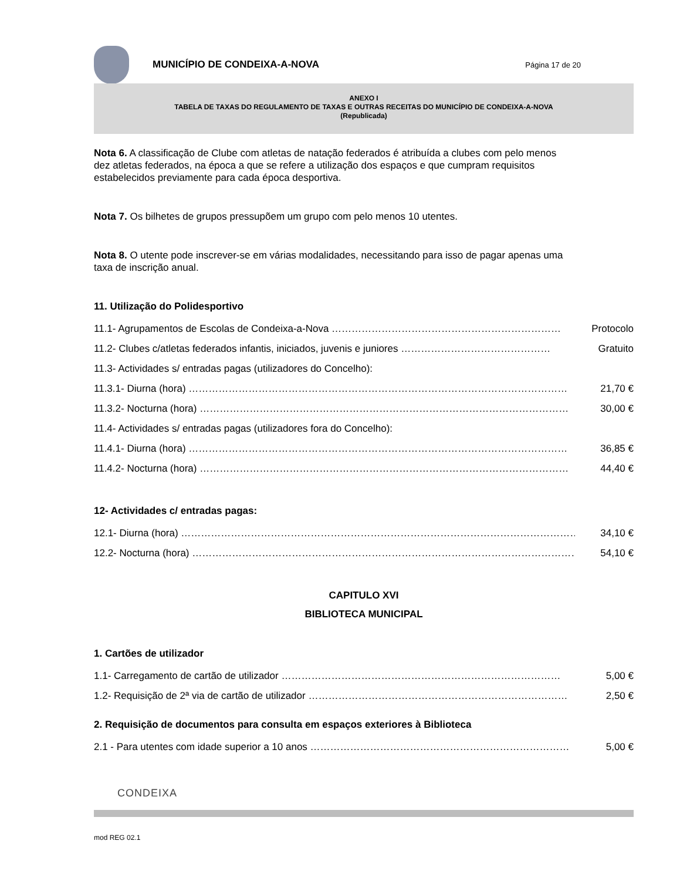MUNICÍPIO DE CONDEIXA-A-NOVA
Página 17 de 20
ANEXO I
TABELA DE TAXAS DO REGULAMENTO DE TAXAS E OUTRAS RECEITAS DO MUNICÍPIO DE CONDEIXA-A-NOVA
(Republicada)
Nota 6. A classificação de Clube com atletas de natação federados é atribuída a clubes com pelo menos dez atletas federados, na época a que se refere a utilização dos espaços e que cumpram requisitos estabelecidos previamente para cada época desportiva.
Nota 7. Os bilhetes de grupos pressupõem um grupo com pelo menos 10 utentes.
Nota 8. O utente pode inscrever-se em várias modalidades, necessitando para isso de pagar apenas uma taxa de inscrição anual.
11. Utilização do Polidesportivo
11.1- Agrupamentos de Escolas de Condeixa-a-Nova …………………………………………………………… Protocolo
11.2- Clubes c/atletas federados infantis, iniciados, juvenis e juniores ……………………………………… Gratuito
11.3- Actividades s/ entradas pagas (utilizadores do Concelho):
11.3.1- Diurna (hora) …………………………………………………………………………………………………… 21,70 €
11.3.2- Nocturna (hora) ………………………………………………………………………………………………… 30,00 €
11.4- Actividades s/ entradas pagas (utilizadores fora do Concelho):
11.4.1- Diurna (hora) …………………………………………………………………………………………………… 36,85 €
11.4.2- Nocturna (hora) ………………………………………………………………………………………………… 44,40 €
12- Actividades c/ entradas pagas:
12.1- Diurna (hora) ………………………………………………………………………………………………………… 34,10 €
12.2- Nocturna (hora) ……………………………………………………………………………………………………… 54,10 €
CAPITULO XVI
BIBLIOTECA MUNICIPAL
1. Cartões de utilizador
1.1- Carregamento de cartão de utilizador ………………………………………………………………………… 5,00 €
1.2- Requisição de 2ª via de cartão de utilizador …………………………………………………………………… 2,50 €
2. Requisição de documentos para consulta em espaços exteriores à Biblioteca
2.1 - Para utentes com idade superior a 10 anos …………………………………………………………………… 5,00 €
CONDEIXA
mod REG 02.1